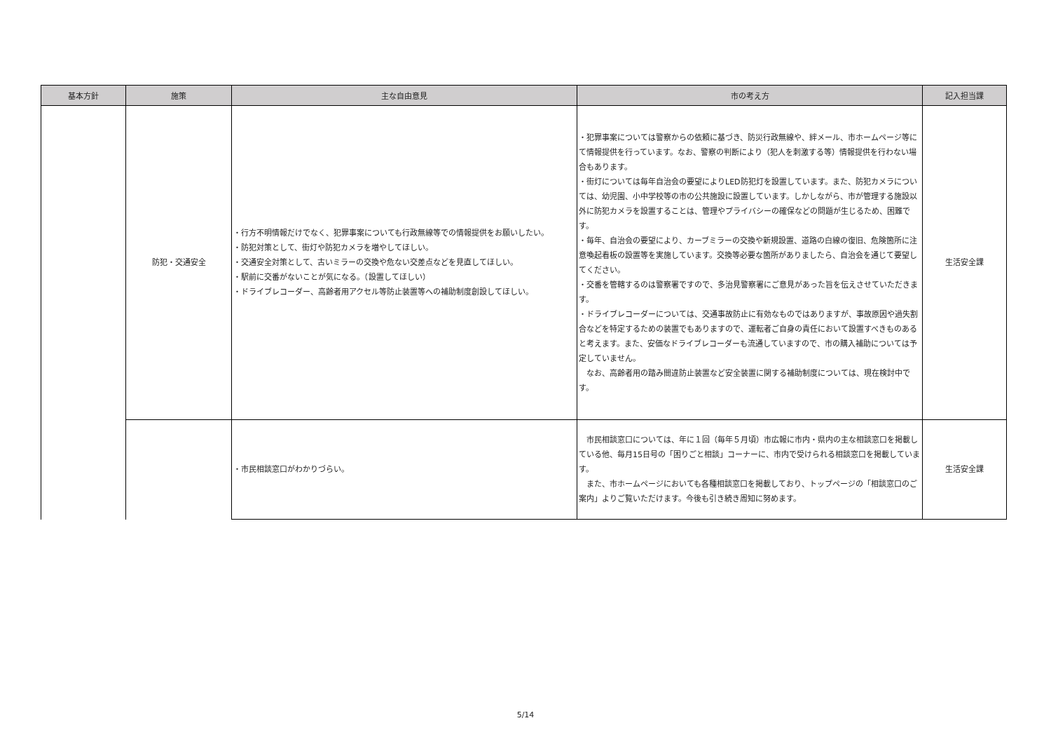| 基本方針 | 施策 | 主な自由意見 | 市の考え方 | 記入担当課 |
| --- | --- | --- | --- | --- |
| | 防犯・交通安全 | ・行方不明情報だけでなく、犯罪事案についても行政無線等での情報提供をお願いしたい。 ・防犯対策として、街灯や防犯カメラを増やしてほしい。 ・交通安全対策として、古いミラーの交換や危ない交差点などを見直してほしい。 ・駅前に交番がないことが気になる。（設置してほしい） ・ドライブレコーダー、高齢者用アクセル等防止装置等への補助制度創設してほしい。 | ・犯罪事案については警察からの依頼に基づき、防災行政無線や、絆メール、市ホームページ等にて情報提供を行っています。なお、警察の判断により（犯人を刺激する等）情報提供を行わない場合もあります。 ・街灯については毎年自治会の要望によりLED防犯灯を設置しています。また、防犯カメラについては、幼児園、小中学校等の市の公共施設に設置しています。しかしながら、市が管理する施設以外に防犯カメラを設置することは、管理やプライバシーの確保などの問題が生じるため、困難です。 ・毎年、自治会の要望により、カーブミラーの交換や新規設置、道路の白線の復旧、危険箇所に注意喚起看板の設置等を実施しています。交換等必要な箇所がありましたら、自治会を通じて要望してください。 ・交番を管轄するのは警察署ですので、多治見警察署にご意見があった旨を伝えさせていただきます。 ・ドライブレコーダーについては、交通事故防止に有効なものではありますが、事故原因や過失割合などを特定するための装置でもありますので、運転者ご自身の責任において設置すべきものあると考えます。また、安価なドライブレコーダーも流通していますので、市の購入補助については予定していません。 なお、高齢者用の踏み間違防止装置など安全装置に関する補助制度については、現在検討中です。 | 生活安全課 |
| | | ・市民相談窓口がわかりづらい。 | 市民相談窓口については、年に１回（毎年５月頃）市広報に市内・県内の主な相談窓口を掲載している他、毎月15日号の「困りごと相談」コーナーに、市内で受けられる相談窓口を掲載しています。 また、市ホームページにおいても各種相談窓口を掲載しており、トップページの「相談窓口のご案内」よりご覧いただけます。今後も引き続き周知に努めます。 | 生活安全課 |
5/14